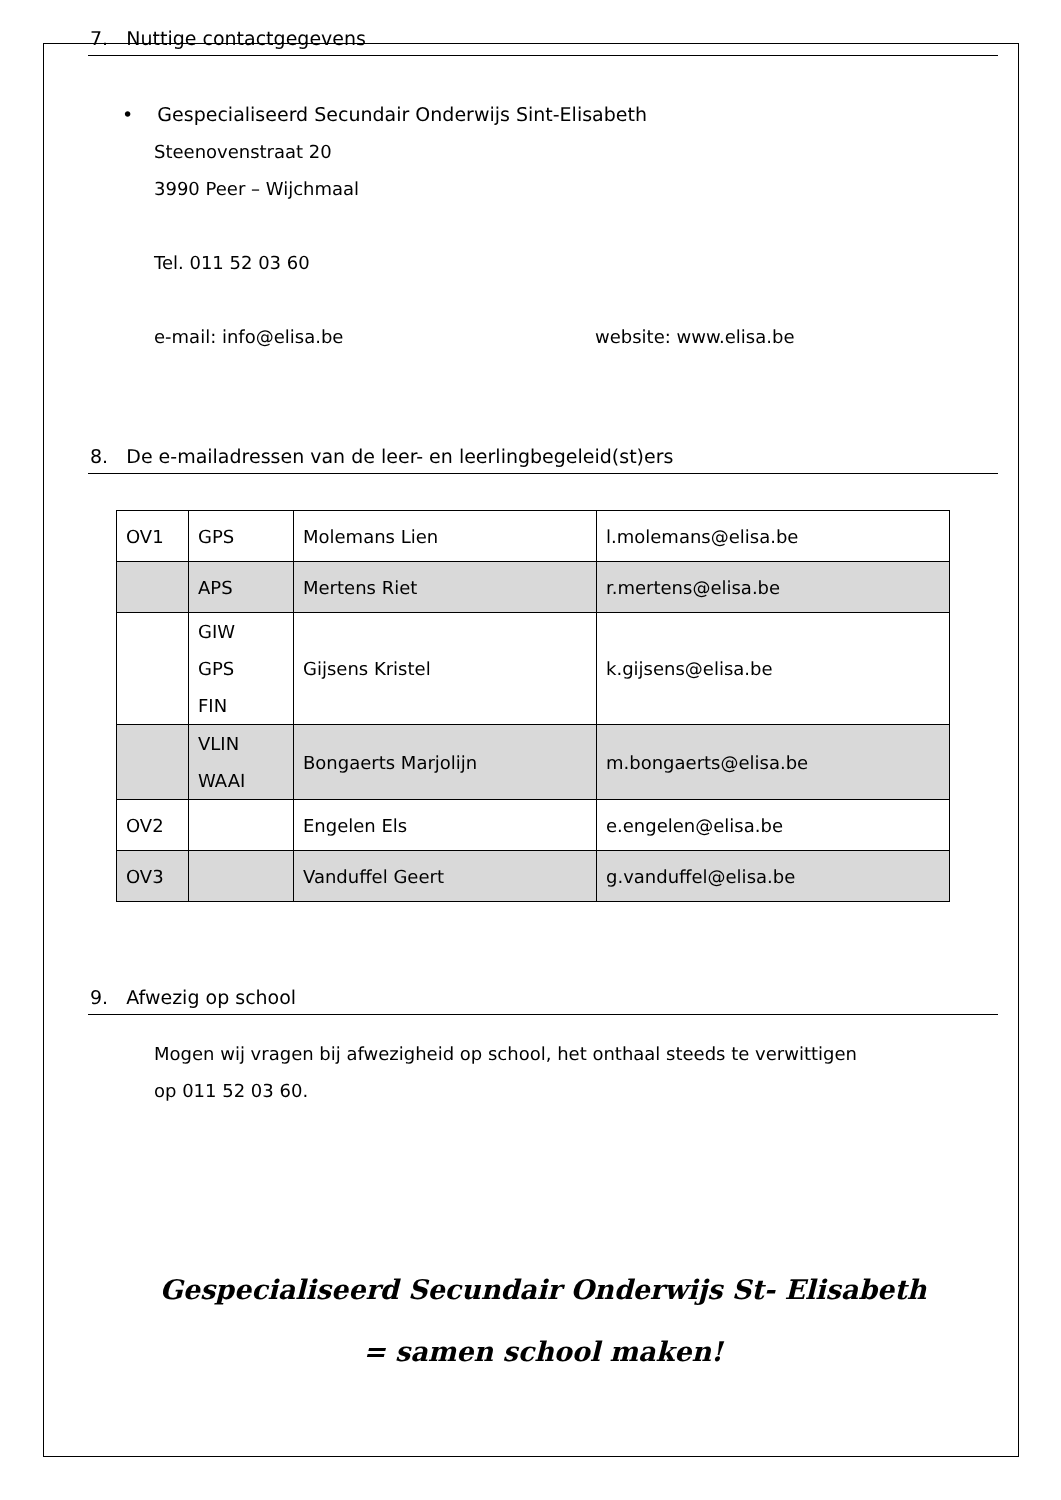7. Nuttige contactgegevens
• Gespecialiseerd Secundair Onderwijs Sint-Elisabeth
Steenovenstraat 20
3990 Peer – Wijchmaal
Tel. 011 52 03 60
e-mail: info@elisa.be website: www.elisa.be
8. De e-mailadressen van de leer- en leerlingbegeleid(st)ers
| OV1 | GPS | Molemans Lien | l.molemans@elisa.be |
| | APS | Mertens Riet | r.mertens@elisa.be |
| | GIW GPS FIN | Gijsens Kristel | k.gijsens@elisa.be |
| | VLIN WAAI | Bongaerts Marjolijn | m.bongaerts@elisa.be |
| OV2 | | Engelen Els | e.engelen@elisa.be |
| OV3 | | Vanduffel Geert | g.vanduffel@elisa.be |
9. Afwezig op school
Mogen wij vragen bij afwezigheid op school, het onthaal steeds te verwittigen
op 011 52 03 60.
Gespecialiseerd Secundair Onderwijs St- Elisabeth
= samen school maken!